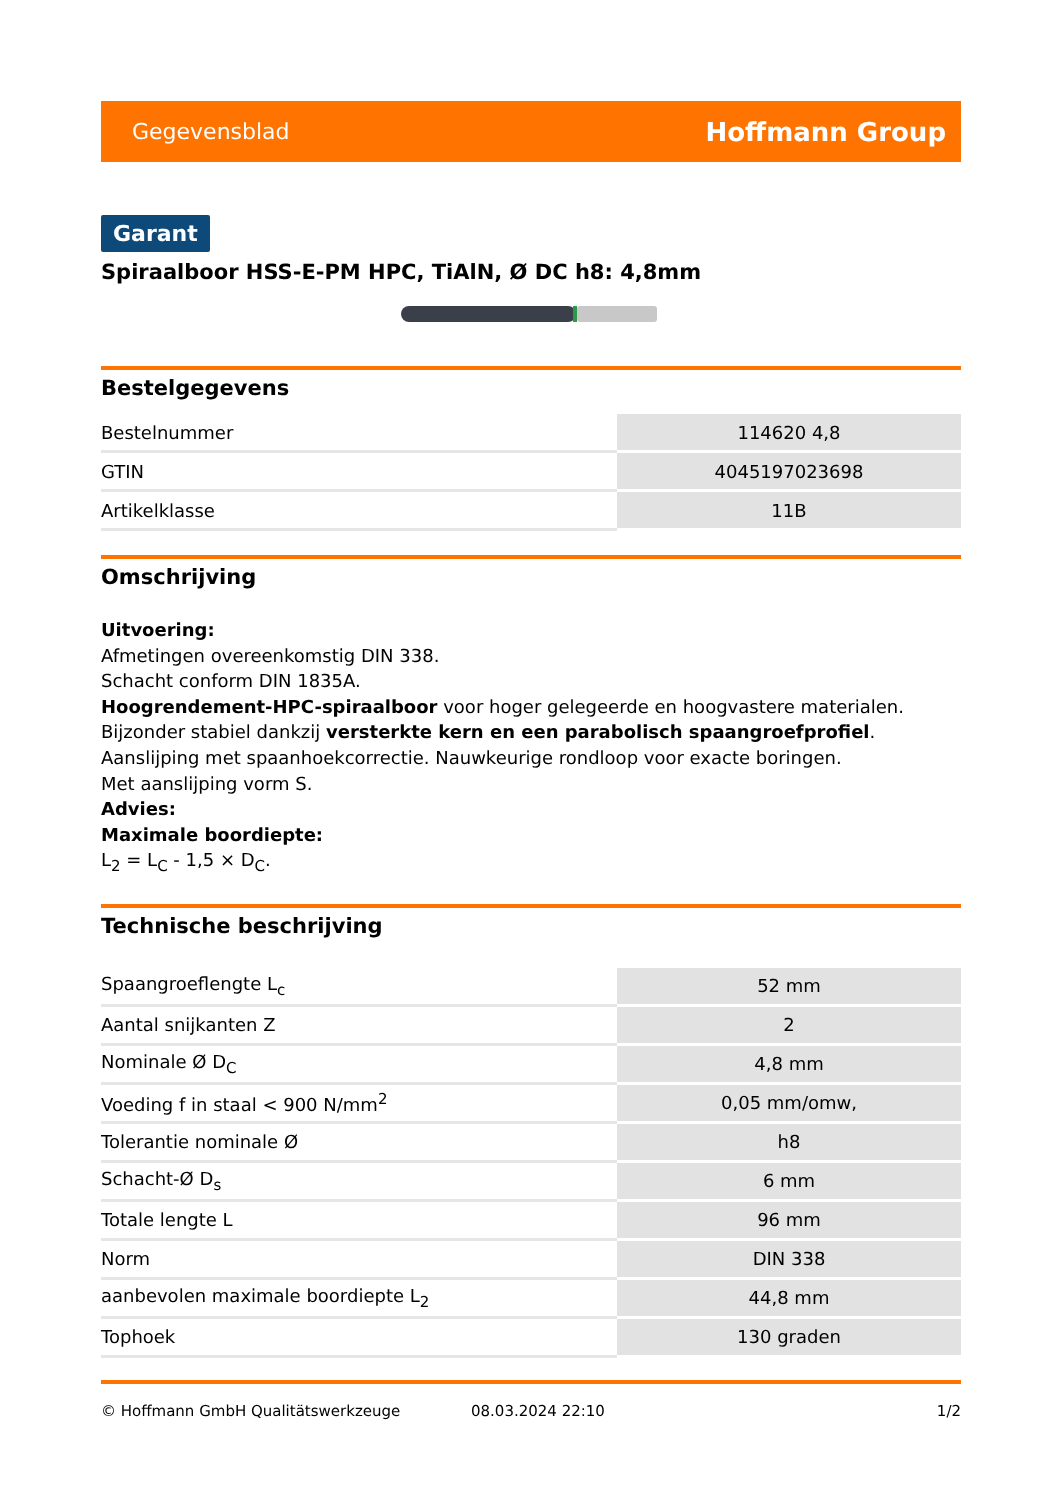Gegevensblad Hoffmann Group
Garant
Spiraalboor HSS-E-PM HPC, TiAlN, Ø DC h8: 4,8mm
Bestelgegevens
| Bestelnummer | 114620 4,8 |
| GTIN | 4045197023698 |
| Artikelklasse | 11B |
Omschrijving
Uitvoering:
Afmetingen overeenkomstig DIN 338.
Schacht conform DIN 1835A.
Hoogrendement-HPC-spiraalboor voor hoger gelegeerde en hoogvastere materialen. Bijzonder stabiel dankzij versterkte kern en een parabolisch spaangroefprofiel. Aanslijping met spaanhoekcorrectie. Nauwkeurige rondloop voor exacte boringen.
Met aanslijping vorm S.
Advies:
Maximale boordiepte:
L<sub>2</sub> = L<sub>C</sub> - 1,5 × D<sub>C</sub>.
Technische beschrijving
| Spaangroeflengte L<sub>c</sub> | 52 mm |
| Aantal snijkanten Z | 2 |
| Nominale Ø D<sub>C</sub> | 4,8 mm |
| Voeding f in staal < 900 N/mm<sup>2</sup> | 0,05 mm/omw, |
| Tolerantie nominale Ø | h8 |
| Schacht-Ø D<sub>s</sub> | 6 mm |
| Totale lengte L | 96 mm |
| Norm | DIN 338 |
| aanbevolen maximale boordiepte L<sub>2</sub> | 44,8 mm |
| Tophoek | 130 graden |
© Hoffmann GmbH Qualitätswerkzeuge 08.03.2024 22:10 1/2